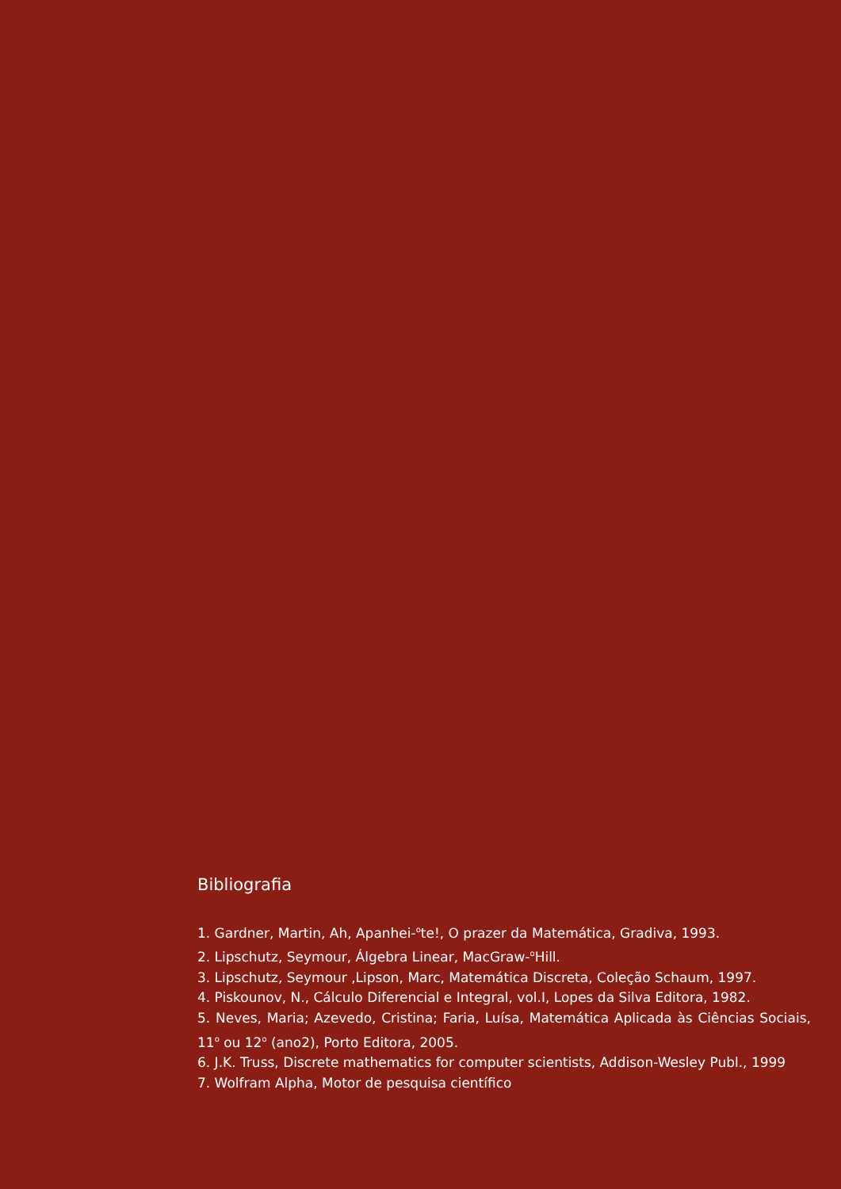Bibliografia
1. Gardner, Martin, Ah, Apanhei-<sup>o</sup>te!, O prazer da Matemática, Gradiva, 1993.
2. Lipschutz, Seymour, Álgebra Linear, MacGraw-<sup>o</sup>Hill.
3. Lipschutz, Seymour ,Lipson, Marc, Matemática Discreta, Coleção Schaum, 1997.
4. Piskounov, N., Cálculo Diferencial e Integral, vol.I, Lopes da Silva Editora, 1982.
5. Neves, Maria; Azevedo, Cristina; Faria, Luísa, Matemática Aplicada às Ciências Sociais, 11<sup>o</sup> ou 12<sup>o</sup> (ano2), Porto Editora, 2005.
6. J.K. Truss, Discrete mathematics for computer scientists, Addison-Wesley Publ., 1999
7. Wolfram Alpha, Motor de pesquisa científico